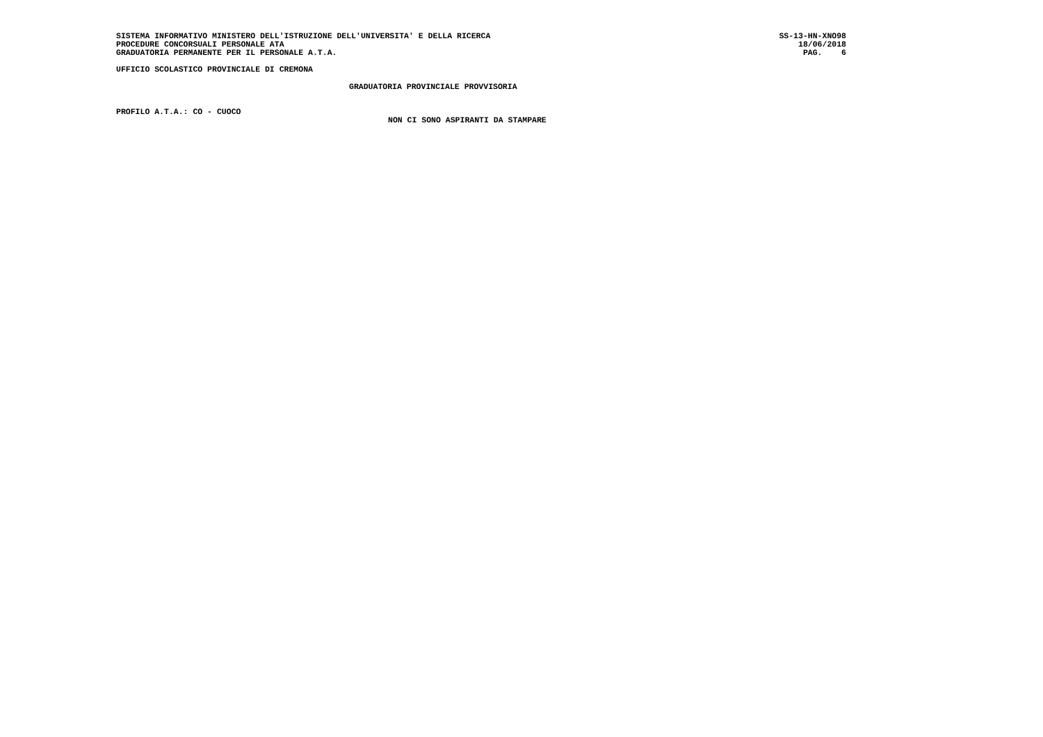SISTEMA INFORMATIVO MINISTERO DELL'ISTRUZIONE DELL'UNIVERSITA' E DELLA RICERCA SS-13-HN-XNO98
PROCEDURE CONCORSUALI PERSONALE ATA 18/06/2018
GRADUATORIA PERMANENTE PER IL PERSONALE A.T.A. PAG. 6
UFFICIO SCOLASTICO PROVINCIALE DI CREMONA
GRADUATORIA PROVINCIALE PROVVISORIA
PROFILO A.T.A.: CO - CUOCO
NON CI SONO ASPIRANTI DA STAMPARE